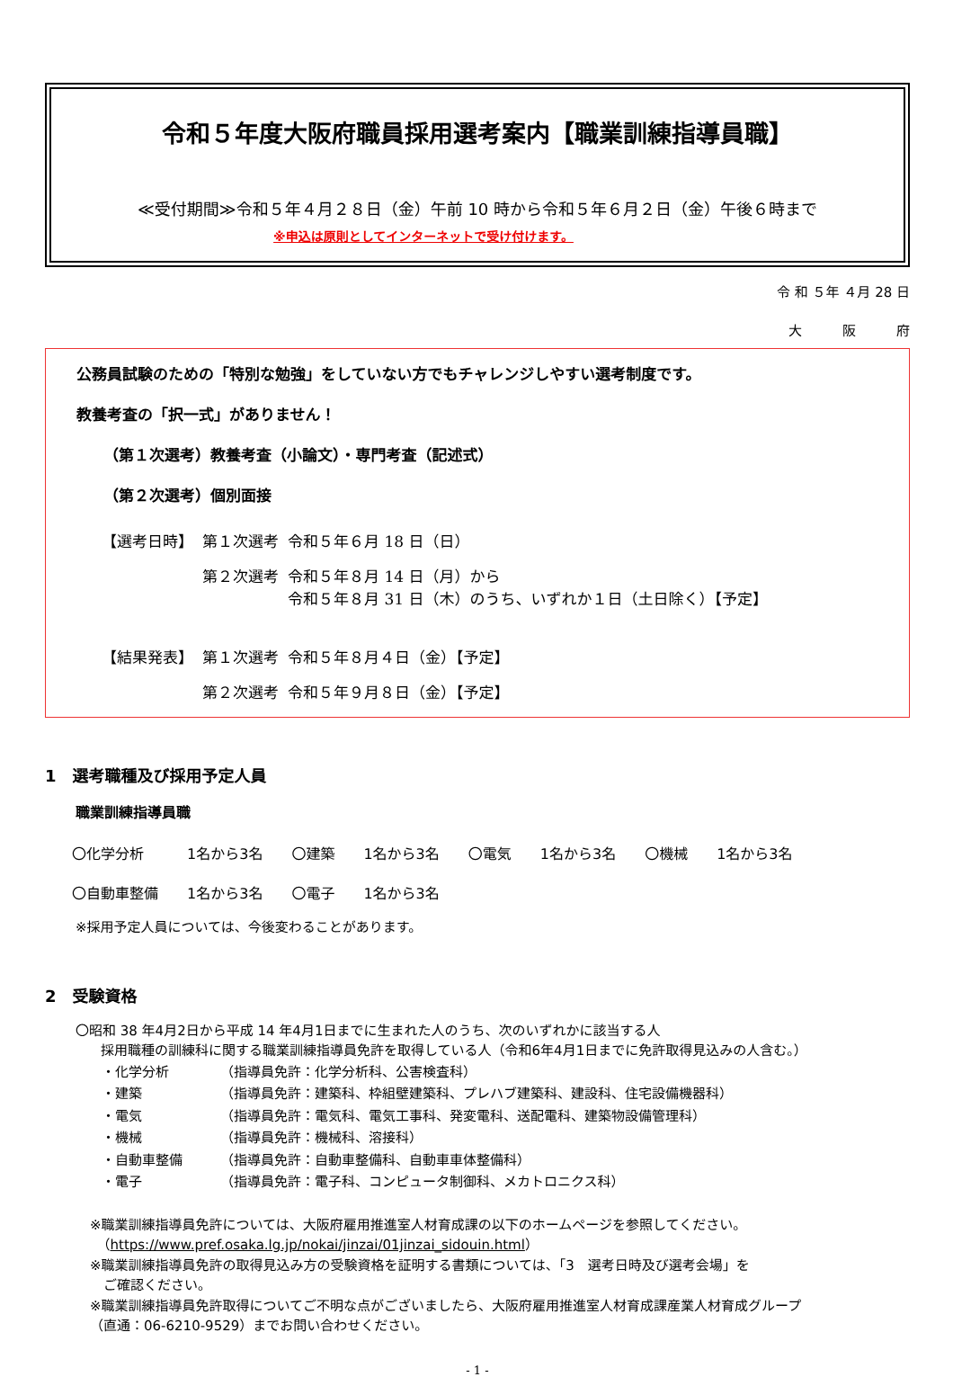令和５年度大阪府職員採用選考案内【職業訓練指導員職】
≪受付期間≫令和５年４月２８日（金）午前 10 時から令和５年６月２日（金）午後６時まで
※申込は原則としてインターネットで受け付けます。
令 和 ５年 ４月 28 日
大　　　阪　　　府
公務員試験のための「特別な勉強」をしていない方でもチャレンジしやすい選考制度です。
教養考査の「択一式」がありません！
（第１次選考）教養考査（小論文）・専門考査（記述式）
（第２次選考）個別面接
| 【選考日時】 | 第１次選考 | 令和５年６月 18 日（日） |
| | 第２次選考 | 令和５年８月 14 日（月）から 令和５年８月 31 日（木）のうち、いずれか１日（土日除く）【予定】 |
| 【結果発表】 | 第１次選考 | 令和５年８月４日（金）【予定】 |
| | 第２次選考 | 令和５年９月８日（金）【予定】 |
1　選考職種及び採用予定人員
職業訓練指導員職
| 〇化学分析 | 1名から3名 | 〇建築 | 1名から3名 | 〇電気 | 1名から3名 | 〇機械 | 1名から3名 |
| 〇自動車整備 | 1名から3名 | 〇電子 | 1名から3名 | | | | |
※採用予定人員については、今後変わることがあります。
2　受験資格
〇昭和 38 年4月2日から平成 14 年4月1日までに生まれた人のうち、次のいずれかに該当する人
採用職種の訓練科に関する職業訓練指導員免許を取得している人（令和6年4月1日までに免許取得見込みの人含む。）
| ・化学分析 | （指導員免許：化学分析科、公害検査科） |
| ・建築 | （指導員免許：建築科、枠組壁建築科、プレハブ建築科、建設科、住宅設備機器科） |
| ・電気 | （指導員免許：電気科、電気工事科、発変電科、送配電科、建築物設備管理科） |
| ・機械 | （指導員免許：機械科、溶接科） |
| ・自動車整備 | （指導員免許：自動車整備科、自動車車体整備科） |
| ・電子 | （指導員免許：電子科、コンピュータ制御科、メカトロニクス科） |
※職業訓練指導員免許については、大阪府雇用推進室人材育成課の以下のホームページを参照してください。
　（https://www.pref.osaka.lg.jp/nokai/jinzai/01jinzai_sidouin.html）
※職業訓練指導員免許の取得見込み方の受験資格を証明する書類については、「3　選考日時及び選考会場」を
　ご確認ください。
※職業訓練指導員免許取得についてご不明な点がございましたら、大阪府雇用推進室人材育成課産業人材育成グループ
（直通：06-6210-9529）までお問い合わせください。
- 1 -